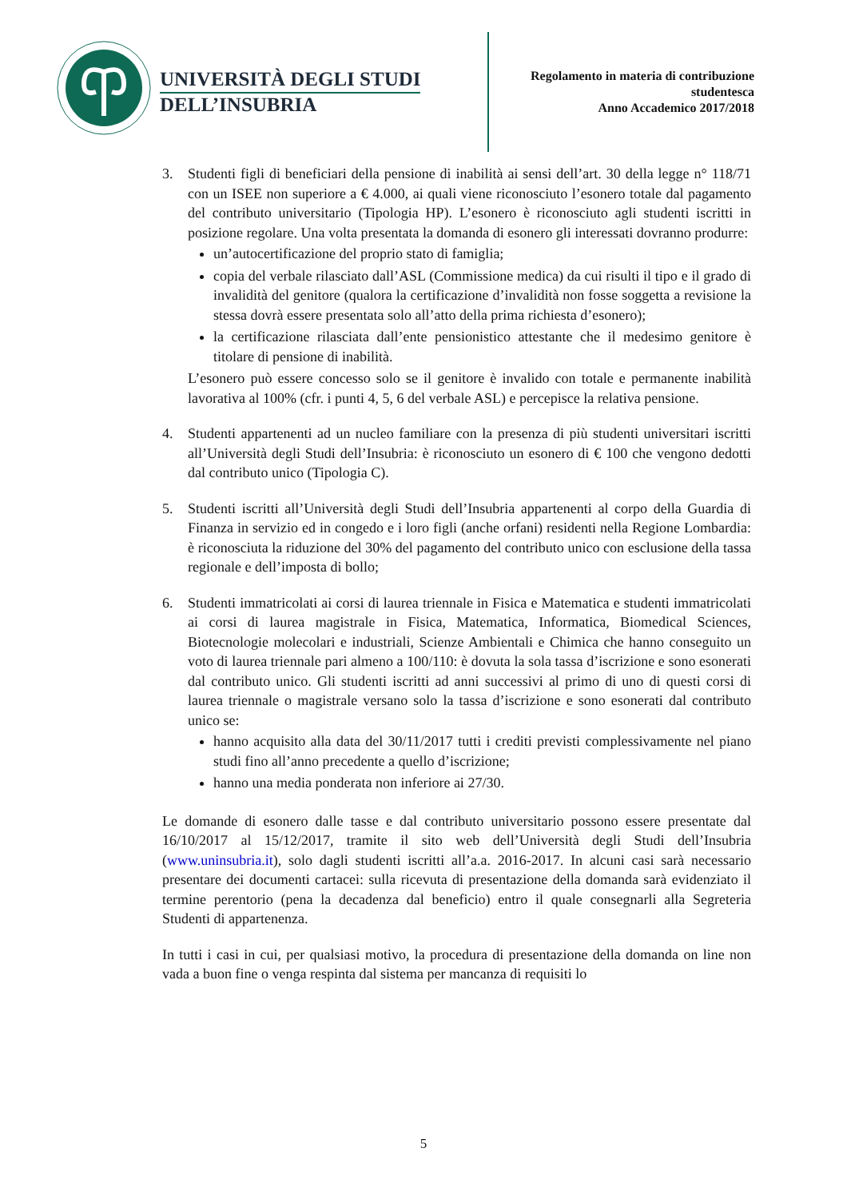UNIVERSITÀ DEGLI STUDI
DELL’INSUBRIA
Regolamento in materia di contribuzione
studentesca
Anno Accademico 2017/2018
3. Studenti figli di beneficiari della pensione di inabilità ai sensi dell’art. 30 della legge n° 118/71 con un ISEE non superiore a € 4.000, ai quali viene riconosciuto l’esonero totale dal pagamento del contributo universitario (Tipologia HP). L’esonero è riconosciuto agli studenti iscritti in posizione regolare. Una volta presentata la domanda di esonero gli interessati dovranno produrre:
un’autocertificazione del proprio stato di famiglia;
copia del verbale rilasciato dall’ASL (Commissione medica) da cui risulti il tipo e il grado di invalidità del genitore (qualora la certificazione d’invalidità non fosse soggetta a revisione la stessa dovrà essere presentata solo all’atto della prima richiesta d’esonero);
la certificazione rilasciata dall’ente pensionistico attestante che il medesimo genitore è titolare di pensione di inabilità.
L’esonero può essere concesso solo se il genitore è invalido con totale e permanente inabilità lavorativa al 100% (cfr. i punti 4, 5, 6 del verbale ASL) e percepisce la relativa pensione.
4. Studenti appartenenti ad un nucleo familiare con la presenza di più studenti universitari iscritti all’Università degli Studi dell’Insubria: è riconosciuto un esonero di € 100 che vengono dedotti dal contributo unico (Tipologia C).
5. Studenti iscritti all’Università degli Studi dell’Insubria appartenenti al corpo della Guardia di Finanza in servizio ed in congedo e i loro figli (anche orfani) residenti nella Regione Lombardia: è riconosciuta la riduzione del 30% del pagamento del contributo unico con esclusione della tassa regionale e dell’imposta di bollo;
6. Studenti immatricolati ai corsi di laurea triennale in Fisica e Matematica e studenti immatricolati ai corsi di laurea magistrale in Fisica, Matematica, Informatica, Biomedical Sciences, Biotecnologie molecolari e industriali, Scienze Ambientali e Chimica che hanno conseguito un voto di laurea triennale pari almeno a 100/110: è dovuta la sola tassa d’iscrizione e sono esonerati dal contributo unico. Gli studenti iscritti ad anni successivi al primo di uno di questi corsi di laurea triennale o magistrale versano solo la tassa d’iscrizione e sono esonerati dal contributo unico se:
hanno acquisito alla data del 30/11/2017 tutti i crediti previsti complessivamente nel piano studi fino all’anno precedente a quello d’iscrizione;
hanno una media ponderata non inferiore ai 27/30.
Le domande di esonero dalle tasse e dal contributo universitario possono essere presentate dal 16/10/2017 al 15/12/2017, tramite il sito web dell’Università degli Studi dell’Insubria (www.uninsubria.it), solo dagli studenti iscritti all’a.a. 2016-2017. In alcuni casi sarà necessario presentare dei documenti cartacei: sulla ricevuta di presentazione della domanda sarà evidenziato il termine perentorio (pena la decadenza dal beneficio) entro il quale consegnarli alla Segreteria Studenti di appartenenza.
In tutti i casi in cui, per qualsiasi motivo, la procedura di presentazione della domanda on line non vada a buon fine o venga respinta dal sistema per mancanza di requisiti lo
5